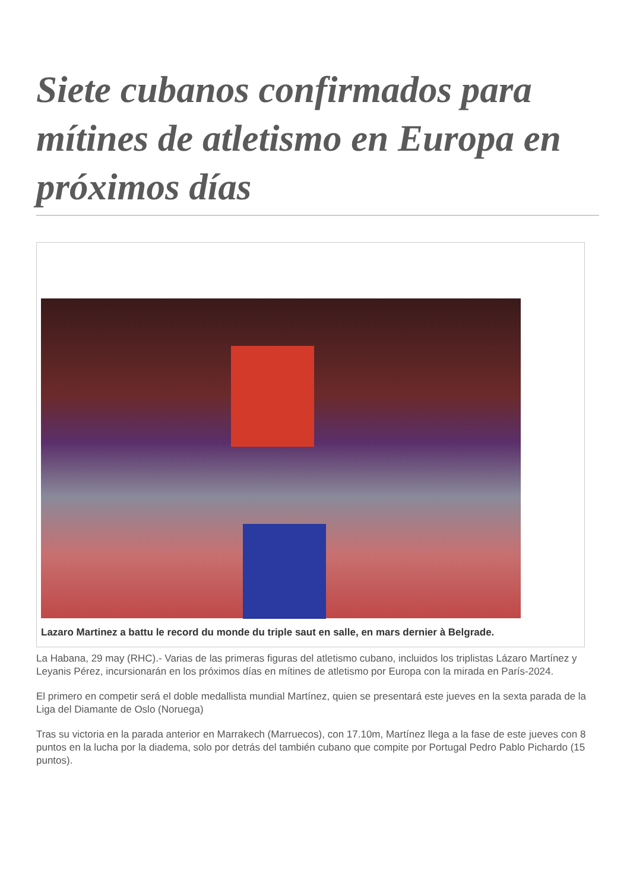Siete cubanos confirmados para mítines de atletismo en Europa en próximos días
Lazaro Martinez a battu le record du monde du triple saut en salle, en mars dernier à Belgrade.
La Habana, 29 may (RHC).- Varias de las primeras figuras del atletismo cubano, incluidos los triplistas Lázaro Martínez y Leyanis Pérez, incursionarán en los próximos días en mítines de atletismo por Europa con la mirada en París-2024.
El primero en competir será el doble medallista mundial Martínez, quien se presentará este jueves en la sexta parada de la Liga del Diamante de Oslo (Noruega)
Tras su victoria en la parada anterior en Marrakech (Marruecos), con 17.10m, Martínez llega a la fase de este jueves con 8 puntos en la lucha por la diadema, solo por detrás del también cubano que compite por Portugal Pedro Pablo Pichardo (15 puntos).